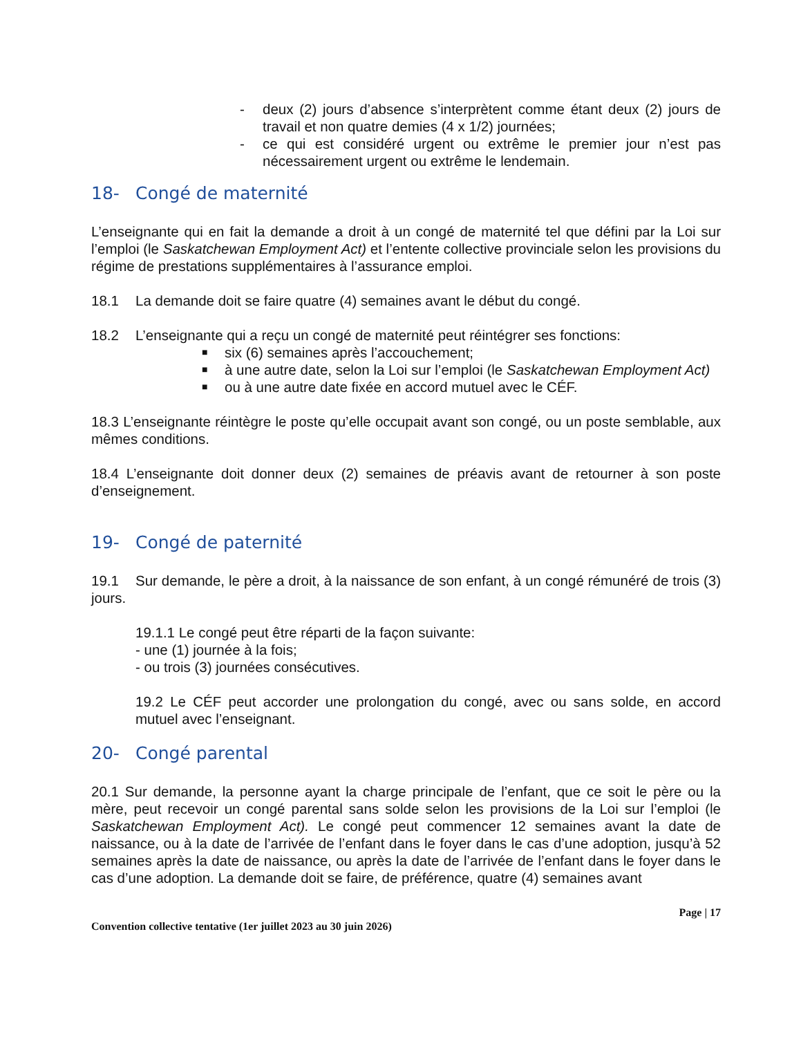- deux (2) jours d’absence s’interprètent comme étant deux (2) jours de travail et non quatre demies (4 x 1/2) journées;
- ce qui est considéré urgent ou extrême le premier jour n’est pas nécessairement urgent ou extrême le lendemain.
18- Congé de maternité
L’enseignante qui en fait la demande a droit à un congé de maternité tel que défini par la Loi sur l’emploi (le Saskatchewan Employment Act) et l’entente collective provinciale selon les provisions du régime de prestations supplémentaires à l’assurance emploi.
18.1 La demande doit se faire quatre (4) semaines avant le début du congé.
18.2 L’enseignante qui a reçu un congé de maternité peut réintégrer ses fonctions:
■ six (6) semaines après l’accouchement;
■ à une autre date, selon la Loi sur l’emploi (le Saskatchewan Employment Act)
■ ou à une autre date fixée en accord mutuel avec le CÉF.
18.3 L’enseignante réintègre le poste qu’elle occupait avant son congé, ou un poste semblable, aux mêmes conditions.
18.4 L’enseignante doit donner deux (2) semaines de préavis avant de retourner à son poste d’enseignement.
19- Congé de paternité
19.1 Sur demande, le père a droit, à la naissance de son enfant, à un congé rémunéré de trois (3) jours.
19.1.1 Le congé peut être réparti de la façon suivante:
- une (1) journée à la fois;
- ou trois (3) journées consécutives.
19.2 Le CÉF peut accorder une prolongation du congé, avec ou sans solde, en accord mutuel avec l’enseignant.
20- Congé parental
20.1 Sur demande, la personne ayant la charge principale de l’enfant, que ce soit le père ou la mère, peut recevoir un congé parental sans solde selon les provisions de la Loi sur l’emploi (le Saskatchewan Employment Act). Le congé peut commencer 12 semaines avant la date de naissance, ou à la date de l’arrivée de l’enfant dans le foyer dans le cas d’une adoption, jusqu’à 52 semaines après la date de naissance, ou après la date de l’arrivée de l’enfant dans le foyer dans le cas d’une adoption. La demande doit se faire, de préférence, quatre (4) semaines avant
Convention collective tentative (1er juillet 2023 au 30 juin 2026) Page | 17